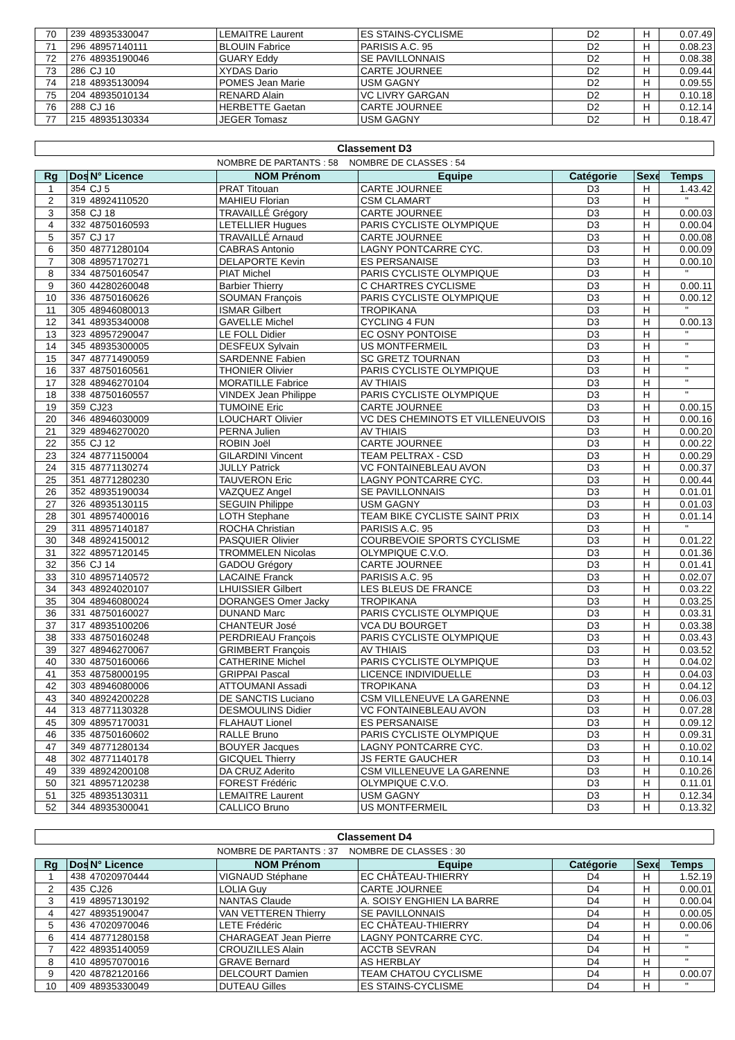| 70 | 239 | 48935330047 | LEMAITRE Laurent | ES STAINS-CYCLISME | D2 | H | 0.07.49 |
| 71 | 296 | 48957140111 | BLOUIN Fabrice | PARISIS A.C. 95 | D2 | H | 0.08.23 |
| 72 | 276 | 48935190046 | GUARY Eddy | SE PAVILLONNAIS | D2 | H | 0.08.38 |
| 73 | 286 | CJ 10 | XYDAS Dario | CARTE JOURNEE | D2 | H | 0.09.44 |
| 74 | 218 | 48935130094 | POMES Jean Marie | USM GAGNY | D2 | H | 0.09.55 |
| 75 | 204 | 48935010134 | RENARD Alain | VC LIVRY GARGAN | D2 | H | 0.10.18 |
| 76 | 288 | CJ 16 | HERBETTE Gaetan | CARTE JOURNEE | D2 | H | 0.12.14 |
| 77 | 215 | 48935130334 | JEGER Tomasz | USM GAGNY | D2 | H | 0.18.47 |
Classement D3
NOMBRE DE PARTANTS : 58 NOMBRE DE CLASSES : 54
| Rg | Dos | N° Licence | NOM Prénom | Equipe | Catégorie | Sexe | Temps |
| --- | --- | --- | --- | --- | --- | --- | --- |
| 1 | 354 | CJ 5 | PRAT Titouan | CARTE JOURNEE | D3 | H | 1.43.42 |
| 2 | 319 | 48924110520 | MAHIEU Florian | CSM CLAMART | D3 | H | " |
| 3 | 358 | CJ 18 | TRAVAILLÉ Grégory | CARTE JOURNEE | D3 | H | 0.00.03 |
| 4 | 332 | 48750160593 | LETELLIER Hugues | PARIS CYCLISTE OLYMPIQUE | D3 | H | 0.00.04 |
| 5 | 357 | CJ 17 | TRAVAILLÉ Arnaud | CARTE JOURNEE | D3 | H | 0.00.08 |
| 6 | 350 | 48771280104 | CABRAS Antonio | LAGNY PONTCARRE CYC. | D3 | H | 0.00.09 |
| 7 | 308 | 48957170271 | DELAPORTE Kevin | ES PERSANAISE | D3 | H | 0.00.10 |
| 8 | 334 | 48750160547 | PIAT Michel | PARIS CYCLISTE OLYMPIQUE | D3 | H | " |
| 9 | 360 | 44280260048 | Barbier Thierry | C CHARTRES CYCLISME | D3 | H | 0.00.11 |
| 10 | 336 | 48750160626 | SOUMAN François | PARIS CYCLISTE OLYMPIQUE | D3 | H | 0.00.12 |
| 11 | 305 | 48946080013 | ISMAR Gilbert | TROPIKANA | D3 | H | " |
| 12 | 341 | 48935340008 | GAVELLE Michel | CYCLING 4 FUN | D3 | H | 0.00.13 |
| 13 | 323 | 48957290047 | LE FOLL Didier | EC OSNY PONTOISE | D3 | H | " |
| 14 | 345 | 48935300005 | DESFEUX Sylvain | US MONTFERMEIL | D3 | H | " |
| 15 | 347 | 48771490059 | SARDENNE Fabien | SC GRETZ TOURNAN | D3 | H | " |
| 16 | 337 | 48750160561 | THONIER Olivier | PARIS CYCLISTE OLYMPIQUE | D3 | H | " |
| 17 | 328 | 48946270104 | MORATILLE Fabrice | AV THIAIS | D3 | H | " |
| 18 | 338 | 48750160557 | VINDEX Jean Philippe | PARIS CYCLISTE OLYMPIQUE | D3 | H | " |
| 19 | 359 | CJ23 | TUMOINE Eric | CARTE JOURNEE | D3 | H | 0.00.15 |
| 20 | 346 | 48946030009 | LOUCHART Olivier | VC DES CHEMINOTS ET VILLENEUVOIS | D3 | H | 0.00.16 |
| 21 | 329 | 48946270020 | PERNA Julien | AV THIAIS | D3 | H | 0.00.20 |
| 22 | 355 | CJ 12 | ROBIN Joël | CARTE JOURNEE | D3 | H | 0.00.22 |
| 23 | 324 | 48771150004 | GILARDINI Vincent | TEAM PELTRAX - CSD | D3 | H | 0.00.29 |
| 24 | 315 | 48771130274 | JULLY Patrick | VC FONTAINEBLEAU AVON | D3 | H | 0.00.37 |
| 25 | 351 | 48771280230 | TAUVERON Eric | LAGNY PONTCARRE CYC. | D3 | H | 0.00.44 |
| 26 | 352 | 48935190034 | VAZQUEZ Angel | SE PAVILLONNAIS | D3 | H | 0.01.01 |
| 27 | 326 | 48935130115 | SEGUIN Philippe | USM GAGNY | D3 | H | 0.01.03 |
| 28 | 301 | 48957400016 | LOTH Stephane | TEAM BIKE CYCLISTE SAINT PRIX | D3 | H | 0.01.14 |
| 29 | 311 | 48957140187 | ROCHA Christian | PARISIS A.C. 95 | D3 | H | " |
| 30 | 348 | 48924150012 | PASQUIER Olivier | COURBEVOIE SPORTS CYCLISME | D3 | H | 0.01.22 |
| 31 | 322 | 48957120145 | TROMMELEN Nicolas | OLYMPIQUE C.V.O. | D3 | H | 0.01.36 |
| 32 | 356 | CJ 14 | GADOU Grégory | CARTE JOURNEE | D3 | H | 0.01.41 |
| 33 | 310 | 48957140572 | LACAINE Franck | PARISIS A.C. 95 | D3 | H | 0.02.07 |
| 34 | 343 | 48924020107 | LHUISSIER Gilbert | LES BLEUS DE FRANCE | D3 | H | 0.03.22 |
| 35 | 304 | 48946080024 | DORANGES Omer Jacky | TROPIKANA | D3 | H | 0.03.25 |
| 36 | 331 | 48750160027 | DUNAND Marc | PARIS CYCLISTE OLYMPIQUE | D3 | H | 0.03.31 |
| 37 | 317 | 48935100206 | CHANTEUR José | VCA DU BOURGET | D3 | H | 0.03.38 |
| 38 | 333 | 48750160248 | PERDRIEAU François | PARIS CYCLISTE OLYMPIQUE | D3 | H | 0.03.43 |
| 39 | 327 | 48946270067 | GRIMBERT François | AV THIAIS | D3 | H | 0.03.52 |
| 40 | 330 | 48750160066 | CATHERINE Michel | PARIS CYCLISTE OLYMPIQUE | D3 | H | 0.04.02 |
| 41 | 353 | 48758000195 | GRIPPAI Pascal | LICENCE INDIVIDUELLE | D3 | H | 0.04.03 |
| 42 | 303 | 48946080006 | ATTOUMANI Assadi | TROPIKANA | D3 | H | 0.04.12 |
| 43 | 340 | 48924200228 | DE SANCTIS Luciano | CSM VILLENEUVE LA GARENNE | D3 | H | 0.06.03 |
| 44 | 313 | 48771130328 | DESMOULINS Didier | VC FONTAINEBLEAU AVON | D3 | H | 0.07.28 |
| 45 | 309 | 48957170031 | FLAHAUT Lionel | ES PERSANAISE | D3 | H | 0.09.12 |
| 46 | 335 | 48750160602 | RALLE Bruno | PARIS CYCLISTE OLYMPIQUE | D3 | H | 0.09.31 |
| 47 | 349 | 48771280134 | BOUYER Jacques | LAGNY PONTCARRE CYC. | D3 | H | 0.10.02 |
| 48 | 302 | 48771140178 | GICQUEL Thierry | JS FERTE GAUCHER | D3 | H | 0.10.14 |
| 49 | 339 | 48924200108 | DA CRUZ Aderito | CSM VILLENEUVE LA GARENNE | D3 | H | 0.10.26 |
| 50 | 321 | 48957120238 | FOREST Frédéric | OLYMPIQUE C.V.O. | D3 | H | 0.11.01 |
| 51 | 325 | 48935130311 | LEMAITRE Laurent | USM GAGNY | D3 | H | 0.12.34 |
| 52 | 344 | 48935300041 | CALLICO Bruno | US MONTFERMEIL | D3 | H | 0.13.32 |
Classement D4
NOMBRE DE PARTANTS : 37 NOMBRE DE CLASSES : 30
| Rg | Dos | N° Licence | NOM Prénom | Equipe | Catégorie | Sexe | Temps |
| --- | --- | --- | --- | --- | --- | --- | --- |
| 1 | 438 | 47020970444 | VIGNAUD Stéphane | EC CHÂTEAU-THIERRY | D4 | H | 1.52.19 |
| 2 | 435 | CJ26 | LOLIA Guy | CARTE JOURNEE | D4 | H | 0.00.01 |
| 3 | 419 | 48957130192 | NANTAS Claude | A. SOISY ENGHIEN LA BARRE | D4 | H | 0.00.04 |
| 4 | 427 | 48935190047 | VAN VETTEREN Thierry | SE PAVILLONNAIS | D4 | H | 0.00.05 |
| 5 | 436 | 47020970046 | LETE Frédéric | EC CHÂTEAU-THIERRY | D4 | H | 0.00.06 |
| 6 | 414 | 48771280158 | CHARAGEAT Jean Pierre | LAGNY PONTCARRE CYC. | D4 | H | " |
| 7 | 422 | 48935140059 | CROUZILLES Alain | ACCTB SEVRAN | D4 | H | " |
| 8 | 410 | 48957070016 | GRAVE Bernard | AS HERBLAY | D4 | H | " |
| 9 | 420 | 48782120166 | DELCOURT Damien | TEAM CHATOU CYCLISME | D4 | H | 0.00.07 |
| 10 | 409 | 48935330049 | DUTEAU Gilles | ES STAINS-CYCLISME | D4 | H | " |